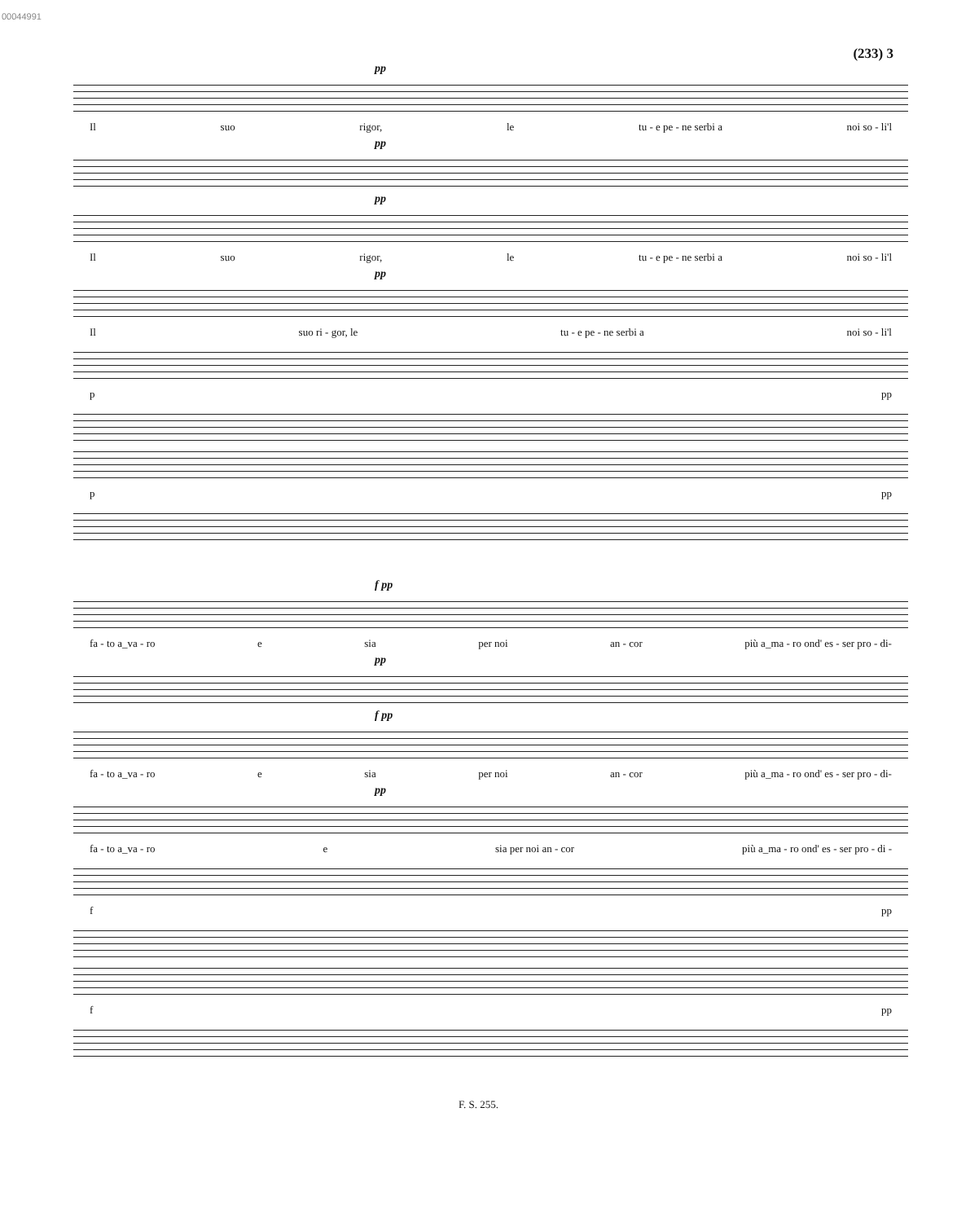00044991
(233) 3
pp
Il suo rigor, le tu - e pe - ne serbi a noi so - li'l
pp
pp
Il suo rigor, le tu - e pe - ne serbi a noi so - li'l
pp
Il suo ri - gor, le tu - e pe - ne serbi a noi so - li'l
p pp
p pp
f pp
fa - to a_va - ro e sia per noi an - cor più a_ma - ro ond' es - ser pro - di-
pp
f pp
fa - to a_va - ro e sia per noi an - cor più a_ma - ro ond' es - ser pro - di-
pp
fa - to a_va - ro e sia per noi an - cor più a_ma - ro ond' es - ser pro - di -
f pp
f pp
F. S. 255.